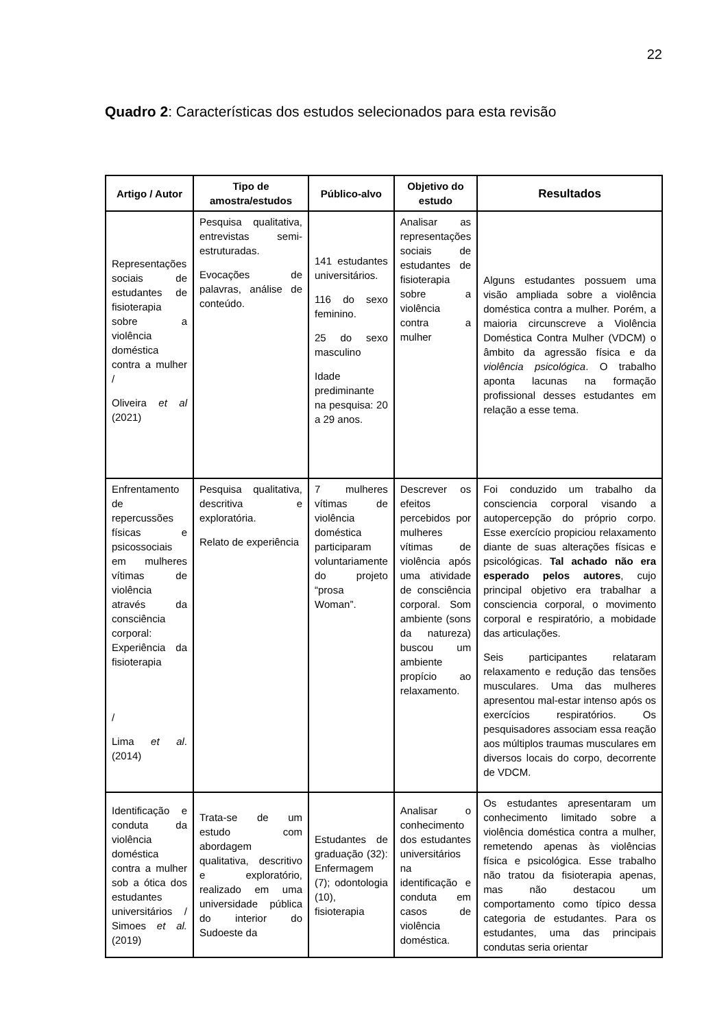22
Quadro 2: Características dos estudos selecionados para esta revisão
| Artigo / Autor | Tipo de amostra/estudos | Público-alvo | Objetivo do estudo | Resultados |
| --- | --- | --- | --- | --- |
| Representações sociais de estudantes de fisioterapia sobre a violência doméstica contra a mulher / Oliveira et al (2021) | Pesquisa qualitativa, entrevistas semi-estruturadas. Evocações de palavras, análise de conteúdo. | 141 estudantes universitários. 116 do sexo feminino. 25 do sexo masculino Idade prediminante na pesquisa: 20 a 29 anos. | Analisar as representações sociais de estudantes de fisioterapia sobre a violência contra a mulher | Alguns estudantes possuem uma visão ampliada sobre a violência doméstica contra a mulher. Porém, a maioria circunscreve a Violência Doméstica Contra Mulher (VDCM) o âmbito da agressão física e da violência psicológica . O trabalho aponta lacunas na formação profissional desses estudantes em relação a esse tema. |
| Enfrentamento de repercussões físicas e psicossociais em mulheres vítimas de violência através da consciência corporal: Experiência da fisioterapia / Lima et al . (2014) | Pesquisa qualitativa, descritiva e exploratória. Relato de experiência | 7 mulheres vítimas de violência doméstica participaram voluntariamente do projeto “prosa Woman”. | Descrever os efeitos percebidos por mulheres vítimas de violência após uma atividade de consciência corporal. Som ambiente (sons da natureza) buscou um ambiente propício ao relaxamento. | Foi conduzido um trabalho da consciencia corporal visando a autopercepção do próprio corpo. Esse exercício propiciou relaxamento diante de suas alterações físicas e psicológicas. Tal achado não era esperado pelos autores , cujo principal objetivo era trabalhar a consciencia corporal, o movimento corporal e respiratório, a mobidade das articulações. Seis participantes relataram relaxamento e redução das tensões musculares. Uma das mulheres apresentou mal-estar intenso após os exercícios respiratórios. Os pesquisadores associam essa reação aos múltiplos traumas musculares em diversos locais do corpo, decorrente de VDCM. |
| Identificação e conduta da violência doméstica contra a mulher sob a ótica dos estudantes universitários / Simoes et al. (2019) | Trata-se de um estudo com abordagem qualitativa, descritivo e exploratório, realizado em uma universidade pública do interior do Sudoeste da | Estudantes de graduação (32): Enfermagem (7); odontologia (10), fisioterapia | Analisar o conhecimento dos estudantes universitários na identificação e conduta em casos de violência doméstica. | Os estudantes apresentaram um conhecimento limitado sobre a violência doméstica contra a mulher, remetendo apenas às violências física e psicológica. Esse trabalho não tratou da fisioterapia apenas, mas não destacou um comportamento como típico dessa categoria de estudantes. Para os estudantes, uma das principais condutas seria orientar |